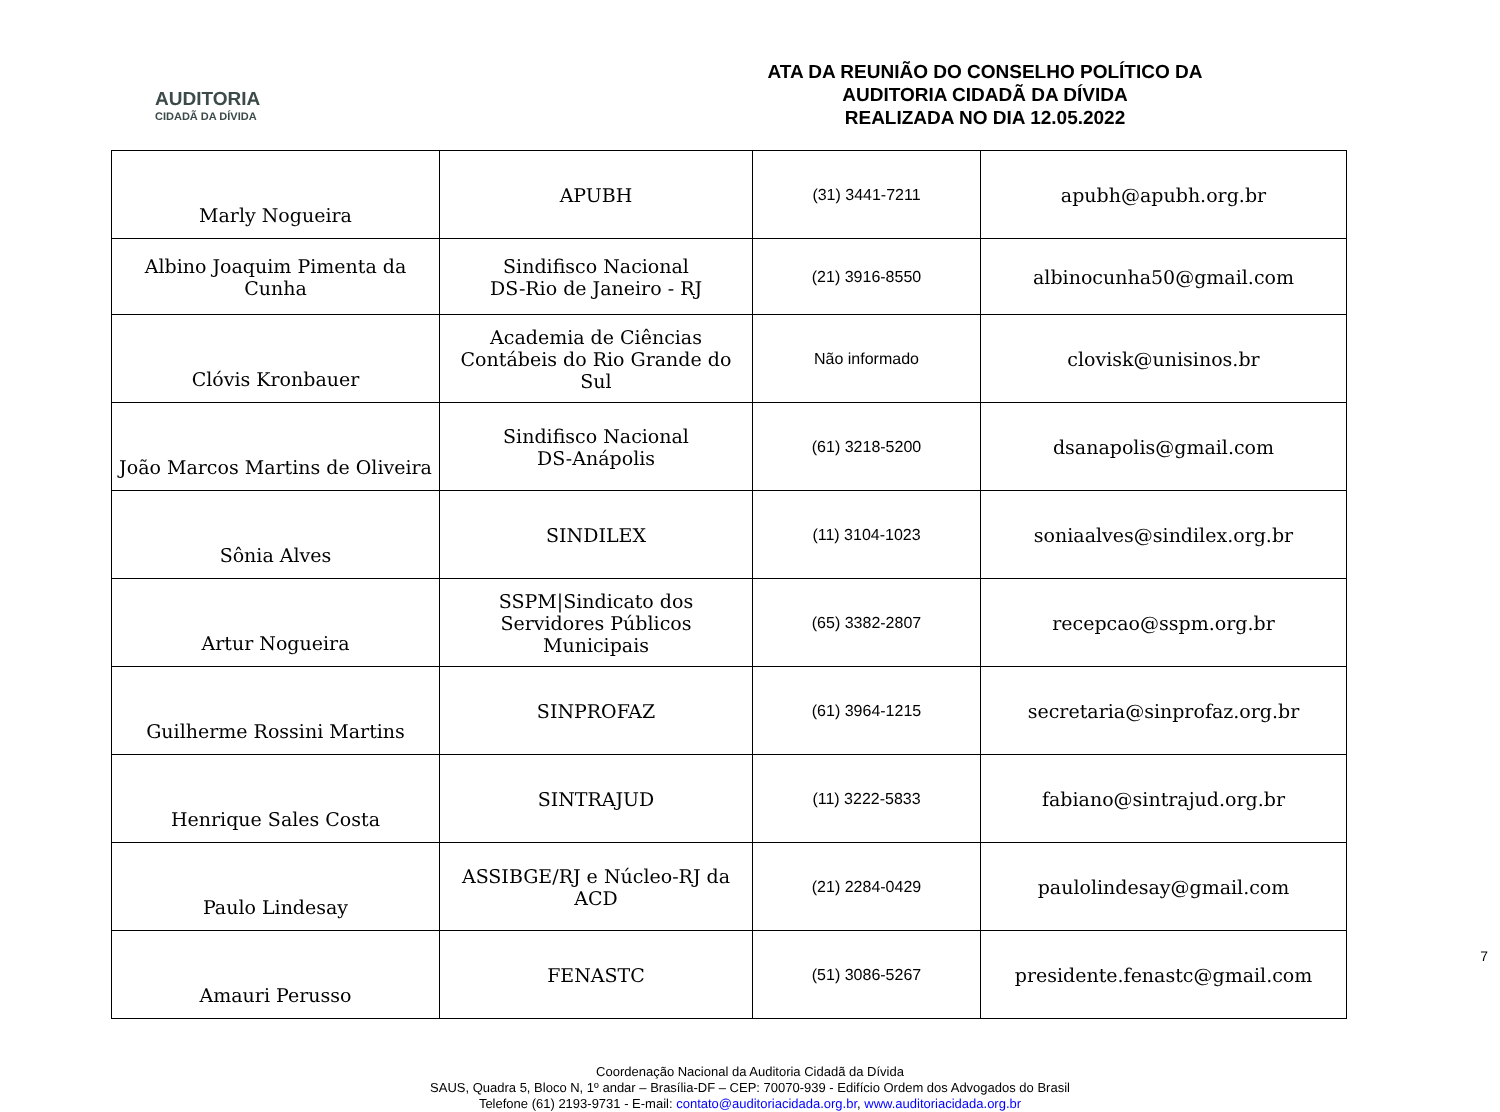AUDITORIA
CIDADÃ DA DÍVIDA
ATA DA REUNIÃO DO CONSELHO POLÍTICO DA
AUDITORIA CIDADÃ DA DÍVIDA
REALIZADA NO DIA 12.05.2022
| Marly Nogueira | APUBH | (31) 3441-7211 | apubh@apubh.org.br |
| Albino Joaquim Pimenta da Cunha | Sindifisco Nacional DS-Rio de Janeiro - RJ | (21) 3916-8550 | albinocunha50@gmail.com |
| Clóvis Kronbauer | Academia de Ciências Contábeis do Rio Grande do Sul | Não informado | clovisk@unisinos.br |
| João Marcos Martins de Oliveira | Sindifisco Nacional DS-Anápolis | (61) 3218-5200 | dsanapolis@gmail.com |
| Sônia Alves | SINDILEX | (11) 3104-1023 | soniaalves@sindilex.org.br |
| Artur Nogueira | SSPM/Sindicato dos Servidores Públicos Municipais | (65) 3382-2807 | recepcao@sspm.org.br |
| Guilherme Rossini Martins | SINPROFAZ | (61) 3964-1215 | secretaria@sinprofaz.org.br |
| Henrique Sales Costa | SINTRAJUD | (11) 3222-5833 | fabiano@sintrajud.org.br |
| Paulo Lindesay | ASSIBGE/RJ e Núcleo-RJ da ACD | (21) 2284-0429 | paulolindesay@gmail.com |
| Amauri Perusso | FENASTC | (51) 3086-5267 | presidente.fenastc@gmail.com |
7
Coordenação Nacional da Auditoria Cidadã da Dívida
SAUS, Quadra 5, Bloco N, 1º andar – Brasília-DF – CEP: 70070-939 - Edifício Ordem dos Advogados do Brasil
Telefone (61) 2193-9731 - E-mail: contato@auditoriacidada.org.br, www.auditoriacidada.org.br